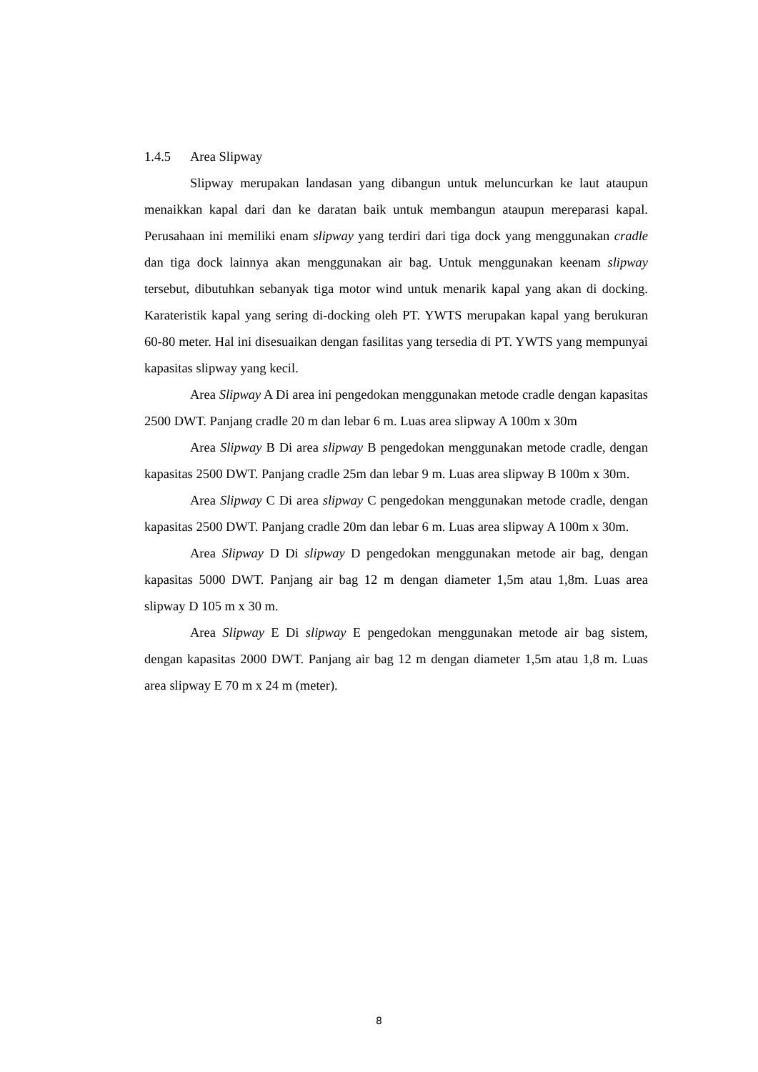1.4.5 Area Slipway
Slipway merupakan landasan yang dibangun untuk meluncurkan ke laut ataupun menaikkan kapal dari dan ke daratan baik untuk membangun ataupun mereparasi kapal. Perusahaan ini memiliki enam slipway yang terdiri dari tiga dock yang menggunakan cradle dan tiga dock lainnya akan menggunakan air bag. Untuk menggunakan keenam slipway tersebut, dibutuhkan sebanyak tiga motor wind untuk menarik kapal yang akan di docking. Karateristik kapal yang sering di-docking oleh PT. YWTS merupakan kapal yang berukuran 60-80 meter. Hal ini disesuaikan dengan fasilitas yang tersedia di PT. YWTS yang mempunyai kapasitas slipway yang kecil.
Area Slipway A Di area ini pengedokan menggunakan metode cradle dengan kapasitas 2500 DWT. Panjang cradle 20 m dan lebar 6 m. Luas area slipway A 100m x 30m
Area Slipway B Di area slipway B pengedokan menggunakan metode cradle, dengan kapasitas 2500 DWT. Panjang cradle 25m dan lebar 9 m. Luas area slipway B 100m x 30m.
Area Slipway C Di area slipway C pengedokan menggunakan metode cradle, dengan kapasitas 2500 DWT. Panjang cradle 20m dan lebar 6 m. Luas area slipway A 100m x 30m.
Area Slipway D Di slipway D pengedokan menggunakan metode air bag, dengan kapasitas 5000 DWT. Panjang air bag 12 m dengan diameter 1,5m atau 1,8m. Luas area slipway D 105 m x 30 m.
Area Slipway E Di slipway E pengedokan menggunakan metode air bag sistem, dengan kapasitas 2000 DWT. Panjang air bag 12 m dengan diameter 1,5m atau 1,8 m. Luas area slipway E 70 m x 24 m (meter).
8